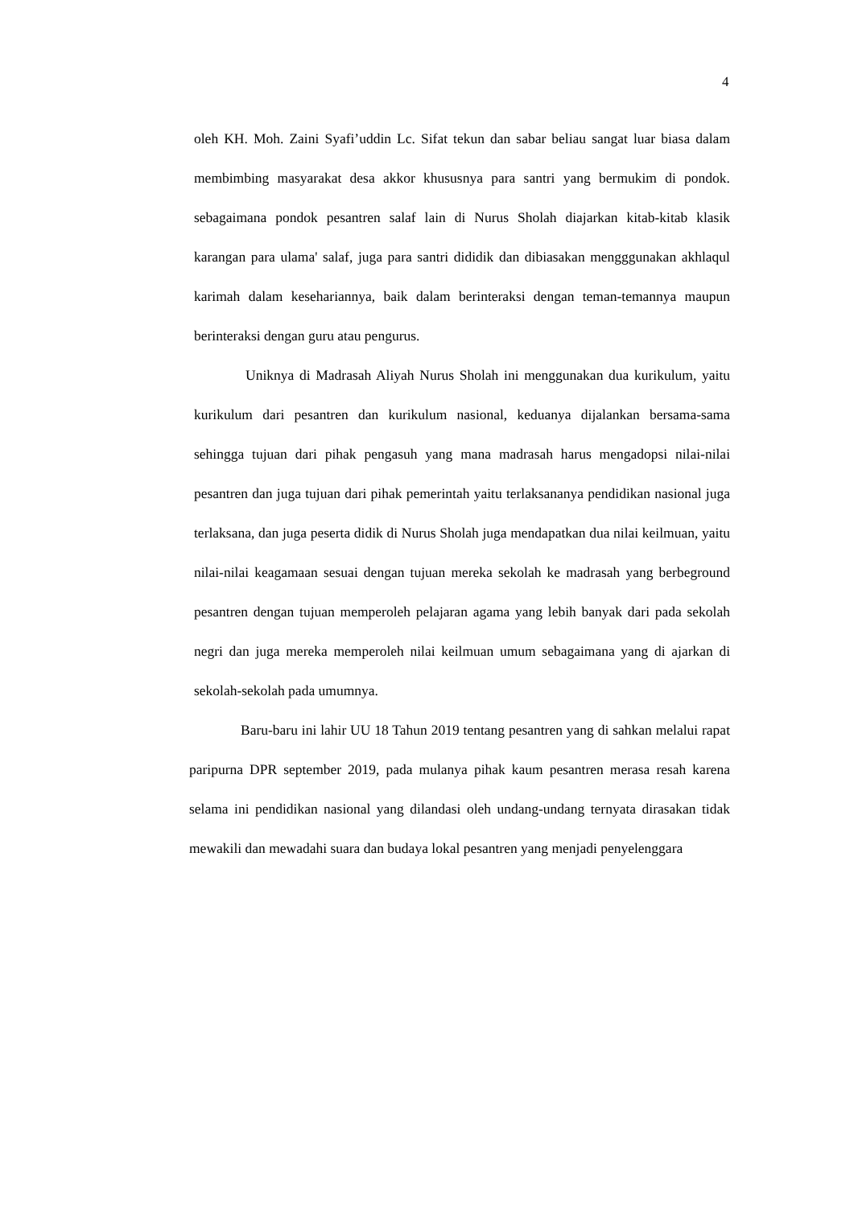4
oleh KH. Moh. Zaini Syafi’uddin Lc. Sifat tekun dan sabar beliau sangat luar biasa dalam membimbing masyarakat desa akkor khususnya para santri yang bermukim di pondok. sebagaimana pondok pesantren salaf lain di Nurus Sholah diajarkan kitab-kitab klasik karangan para ulama' salaf, juga para santri dididik dan dibiasakan mengggunakan akhlaqul karimah dalam kesehariannya, baik dalam berinteraksi dengan teman-temannya maupun berinteraksi dengan guru atau pengurus.
Uniknya di Madrasah Aliyah Nurus Sholah ini menggunakan dua kurikulum, yaitu kurikulum dari pesantren dan kurikulum nasional, keduanya dijalankan bersama-sama sehingga tujuan dari pihak pengasuh yang mana madrasah harus mengadopsi nilai-nilai pesantren dan juga tujuan dari pihak pemerintah yaitu terlaksananya pendidikan nasional juga terlaksana, dan juga peserta didik di Nurus Sholah juga mendapatkan dua nilai keilmuan, yaitu nilai-nilai keagamaan sesuai dengan tujuan mereka sekolah ke madrasah yang berbeground pesantren dengan tujuan memperoleh pelajaran agama yang lebih banyak dari pada sekolah negri dan juga mereka memperoleh nilai keilmuan umum sebagaimana yang di ajarkan di sekolah-sekolah pada umumnya.
Baru-baru ini lahir UU 18 Tahun 2019 tentang pesantren yang di sahkan melalui rapat paripurna DPR september 2019, pada mulanya pihak kaum pesantren merasa resah karena selama ini pendidikan nasional yang dilandasi oleh undang-undang ternyata dirasakan tidak mewakili dan mewadahi suara dan budaya lokal pesantren yang menjadi penyelenggara